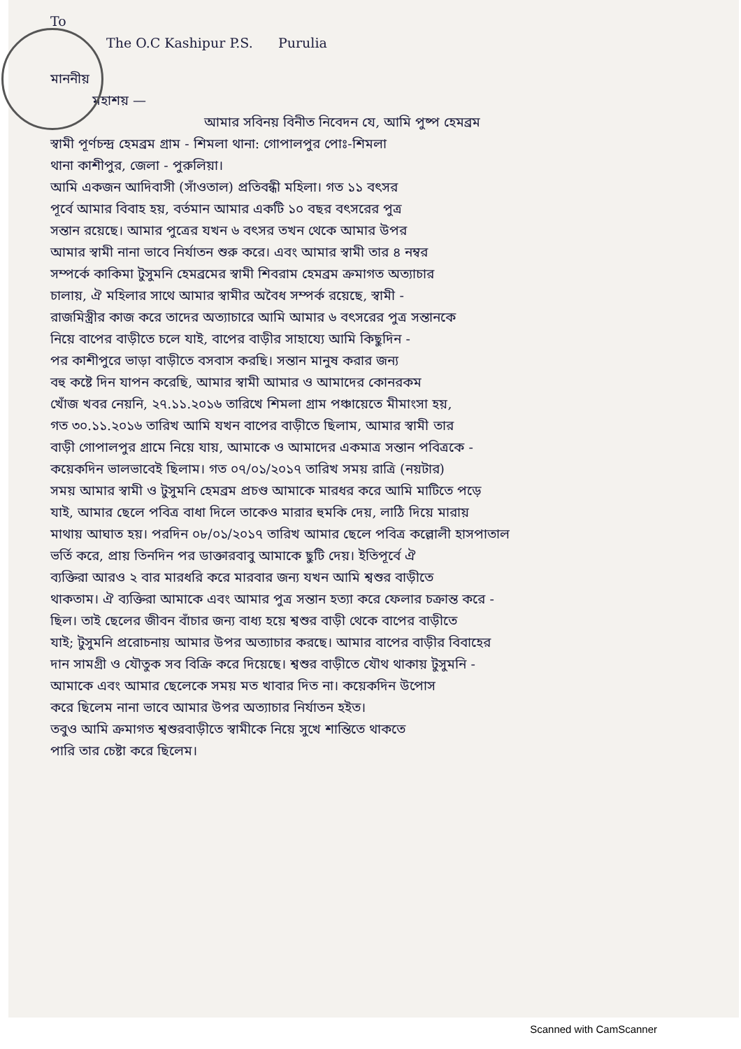To
The O.C Kashipur P.S. Purulia
মাননীয়
মহাশয় —
আমার সবিনয় বিনীত নিবেদন যে, আমি পুষ্প হেমব্রম
স্বামী পূর্ণচন্দ্র হেমব্রম গ্রাম - শিমলা থানা: গোপালপুর পোঃ-শিমলা
থানা কাশীপুর, জেলা - পুরুলিয়া।
আমি একজন আদিবাসী (সাঁওতাল) প্রতিবন্ধী মহিলা। গত ১১ বৎসর
পূর্বে আমার বিবাহ হয়, বর্তমান আমার একটি ১০ বছর বৎসরের পুত্র
সন্তান রয়েছে। আমার পুত্রের যখন ৬ বৎসর তখন থেকে আমার উপর
আমার স্বামী নানা ভাবে নির্যাতন শুরু করে। এবং আমার স্বামী তার ৪ নম্বর
সম্পর্কে কাকিমা টুসুমনি হেমব্রমের স্বামী শিবরাম হেমব্রম ক্রমাগত অত্যাচার
চালায়, ঐ মহিলার সাথে আমার স্বামীর অবৈধ সম্পর্ক রয়েছে, স্বামী -
রাজমিস্ত্রীর কাজ করে তাদের অত্যাচারে আমি আমার ৬ বৎসরের পুত্র সন্তানকে
নিয়ে বাপের বাড়ীতে চলে যাই, বাপের বাড়ীর সাহায্যে আমি কিছুদিন -
পর কাশীপুরে ভাড়া বাড়ীতে বসবাস করছি। সন্তান মানুষ করার জন্য
বহু কষ্টে দিন যাপন করেছি, আমার স্বামী আমার ও আমাদের কোনরকম
খোঁজ খবর নেয়নি, ২৭.১১.২০১৬ তারিখে শিমলা গ্রাম পঞ্চায়েতে মীমাংসা হয়,
গত ৩০.১১.২০১৬ তারিখ আমি যখন বাপের বাড়ীতে ছিলাম, আমার স্বামী তার
বাড়ী গোপালপুর গ্রামে নিয়ে যায়, আমাকে ও আমাদের একমাত্র সন্তান পবিত্রকে -
কয়েকদিন ভালভাবেই ছিলাম। গত ০৭/০১/২০১৭ তারিখ সময় রাত্রি (নয়টার)
সময় আমার স্বামী ও টুসুমনি হেমব্রম প্রচণ্ড আমাকে মারধর করে আমি মাটিতে পড়ে
যাই, আমার ছেলে পবিত্র বাধা দিলে তাকেও মারার হুমকি দেয়, লাঠি দিয়ে মারায়
মাথায় আঘাত হয়। পরদিন ০৮/০১/২০১৭ তারিখ আমার ছেলে পবিত্র কল্লোলী হাসপাতাল
ভর্তি করে, প্রায় তিনদিন পর ডাক্তারবাবু আমাকে ছুটি দেয়। ইতিপূর্বে ঐ
ব্যক্তিরা আরও ২ বার মারধরি করে মারবার জন্য যখন আমি শ্বশুর বাড়ীতে
থাকতাম। ঐ ব্যক্তিরা আমাকে এবং আমার পুত্র সন্তান হত্যা করে ফেলার চক্রান্ত করে -
ছিল। তাই ছেলের জীবন বাঁচার জন্য বাধ্য হয়ে শ্বশুর বাড়ী থেকে বাপের বাড়ীতে
যাই; টুসুমনি প্ররোচনায় আমার উপর অত্যাচার করছে। আমার বাপের বাড়ীর বিবাহের
দান সামগ্রী ও যৌতুক সব বিক্রি করে দিয়েছে। শ্বশুর বাড়ীতে যৌথ থাকায় টুসুমনি -
আমাকে এবং আমার ছেলেকে সময় মত খাবার দিত না। কয়েকদিন উপোস
করে ছিলেম নানা ভাবে আমার উপর অত্যাচার নির্যাতন হইত।
তবুও আমি ক্রমাগত শ্বশুরবাড়ীতে স্বামীকে নিয়ে সুখে শান্তিতে থাকতে
পারি তার চেষ্টা করে ছিলেম।
Scanned with CamScanner